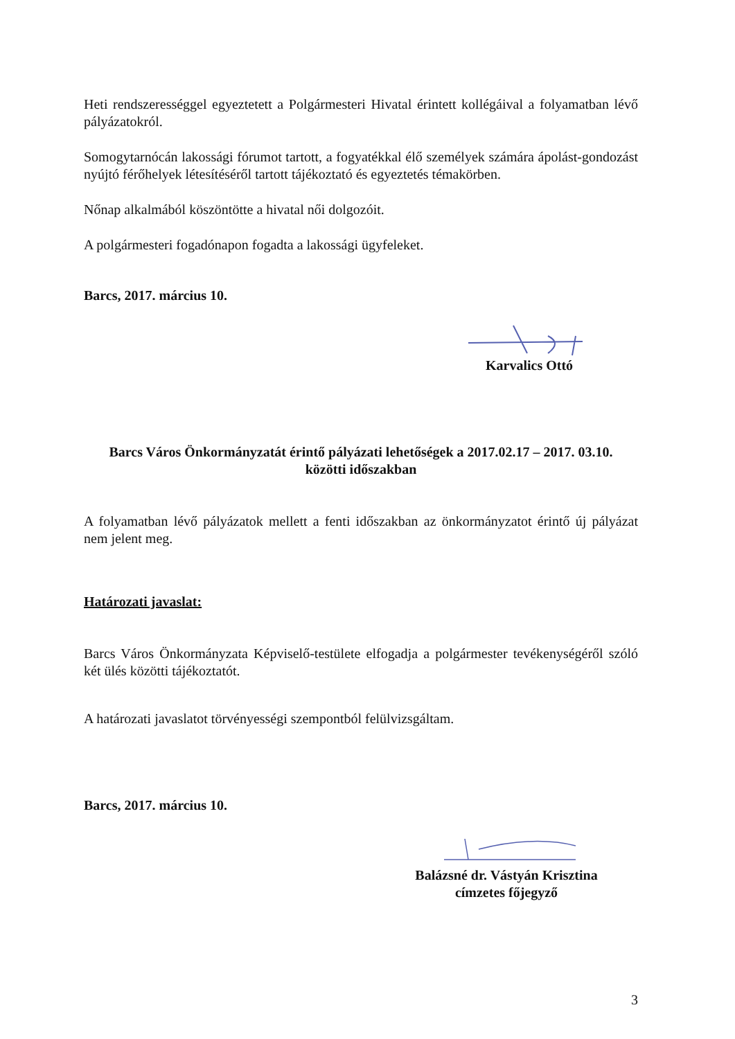Heti rendszerességgel egyeztetett a Polgármesteri Hivatal érintett kollégáival a folyamatban lévő pályázatokról.
Somogytarnócán lakossági fórumot tartott, a fogyatékkal élő személyek számára ápolást-gondozást nyújtó férőhelyek létesítéséről tartott tájékoztató és egyeztetés témakörben.
Nőnap alkalmából köszöntötte a hivatal női dolgozóit.
A polgármesteri fogadónapon fogadta a lakossági ügyfeleket.
Barcs, 2017. március 10.
Karvalics Ottó
Barcs Város Önkormányzatát érintő pályázati lehetőségek a 2017.02.17 – 2017. 03.10.
közötti időszakban
A folyamatban lévő pályázatok mellett a fenti időszakban az önkormányzatot érintő új pályázat nem jelent meg.
Határozati javaslat:
Barcs Város Önkormányzata Képviselő-testülete elfogadja a polgármester tevékenységéről szóló két ülés közötti tájékoztatót.
A határozati javaslatot törvényességi szempontból felülvizsgáltam.
Barcs, 2017. március 10.
Balázsné dr. Vástyán Krisztina
címzetes főjegyző
3